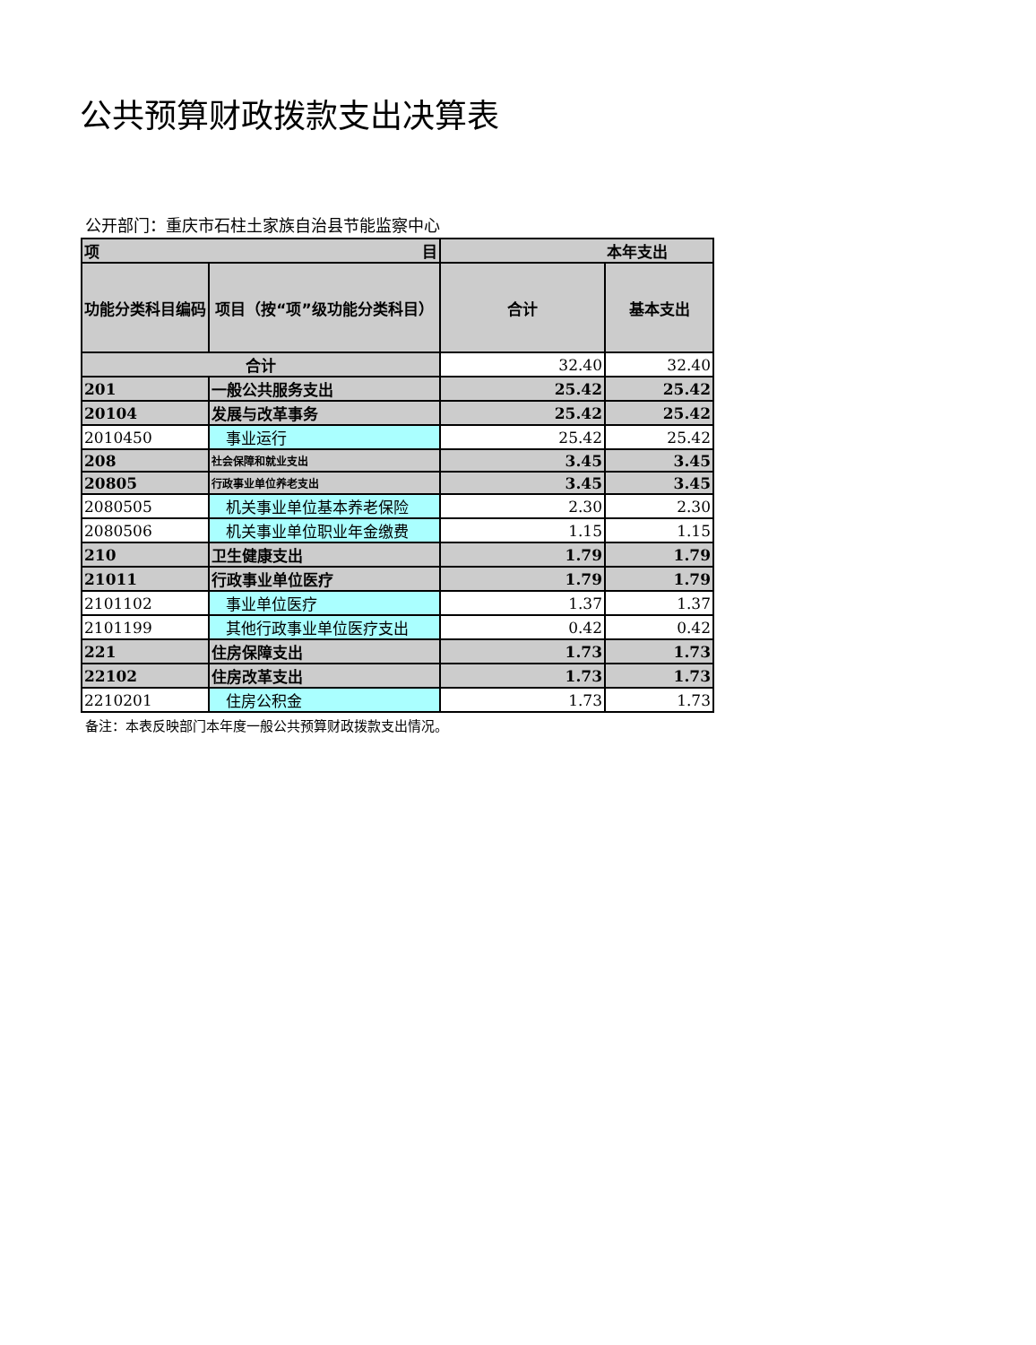公共预算财政拨款支出决算表
公开部门：重庆市石柱土家族自治县节能监察中心
| 项 目 | | 本年支出 | |
| --- | --- | --- | --- |
| 功能分类科目编码 | 项目（按“项”级功能分类科目） | 合计 | 基本支出 |
| 合计 | | 32.40 | 32.40 |
| 201 | 一般公共服务支出 | 25.42 | 25.42 |
| 20104 | 发展与改革事务 | 25.42 | 25.42 |
| 2010450 | 事业运行 | 25.42 | 25.42 |
| 208 | 社会保障和就业支出 | 3.45 | 3.45 |
| 20805 | 行政事业单位养老支出 | 3.45 | 3.45 |
| 2080505 | 机关事业单位基本养老保险 | 2.30 | 2.30 |
| 2080506 | 机关事业单位职业年金缴费 | 1.15 | 1.15 |
| 210 | 卫生健康支出 | 1.79 | 1.79 |
| 21011 | 行政事业单位医疗 | 1.79 | 1.79 |
| 2101102 | 事业单位医疗 | 1.37 | 1.37 |
| 2101199 | 其他行政事业单位医疗支出 | 0.42 | 0.42 |
| 221 | 住房保障支出 | 1.73 | 1.73 |
| 22102 | 住房改革支出 | 1.73 | 1.73 |
| 2210201 | 住房公积金 | 1.73 | 1.73 |
备注：本表反映部门本年度一般公共预算财政拨款支出情况。